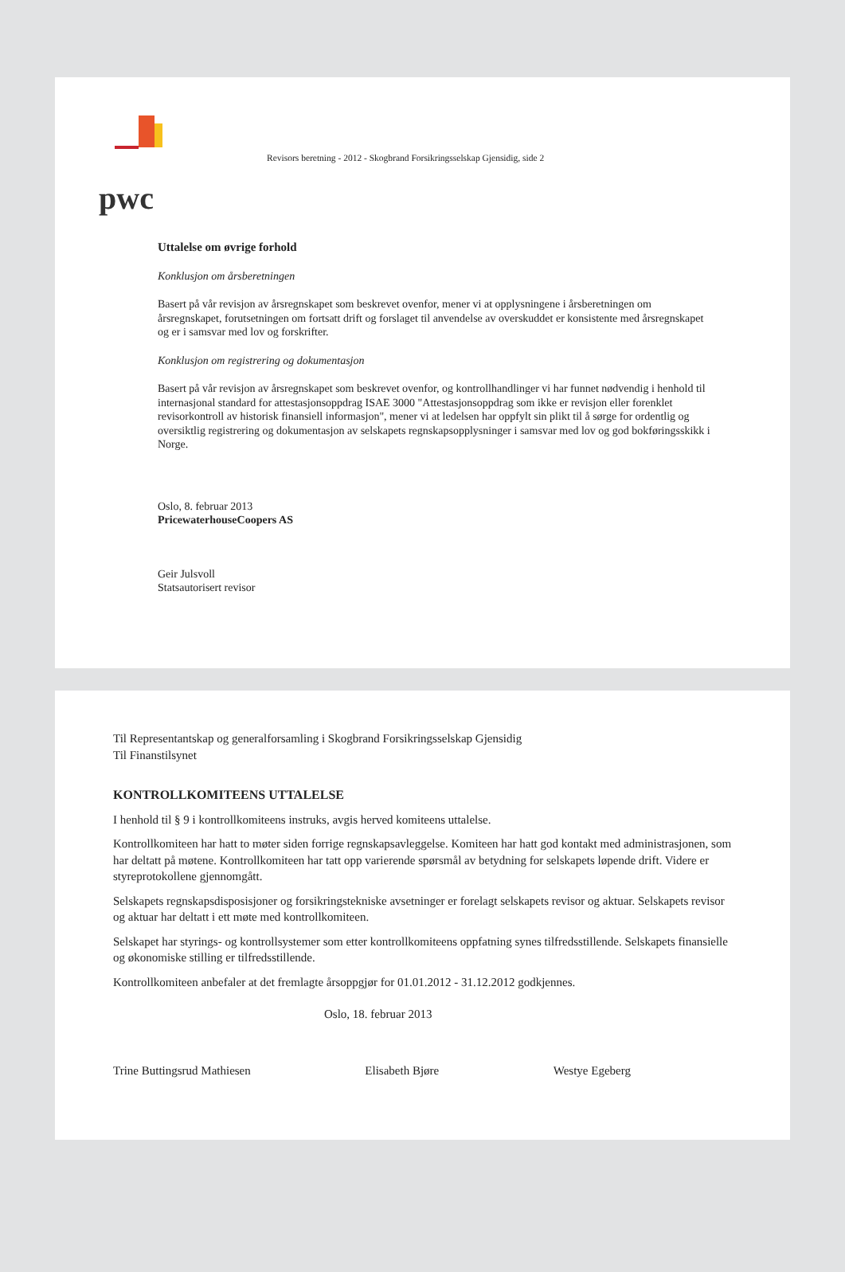pwc
Revisors beretning - 2012 - Skogbrand Forsikringsselskap Gjensidig, side 2
Uttalelse om øvrige forhold
Konklusjon om årsberetningen
Basert på vår revisjon av årsregnskapet som beskrevet ovenfor, mener vi at opplysningene i årsberetningen om årsregnskapet, forutsetningen om fortsatt drift og forslaget til anvendelse av overskuddet er konsistente med årsregnskapet og er i samsvar med lov og forskrifter.
Konklusjon om registrering og dokumentasjon
Basert på vår revisjon av årsregnskapet som beskrevet ovenfor, og kontrollhandlinger vi har funnet nødvendig i henhold til internasjonal standard for attestasjonsoppdrag ISAE 3000 "Attestasjonsoppdrag som ikke er revisjon eller forenklet revisorkontroll av historisk finansiell informasjon", mener vi at ledelsen har oppfylt sin plikt til å sørge for ordentlig og oversiktlig registrering og dokumentasjon av selskapets regnskapsopplysninger i samsvar med lov og god bokføringsskikk i Norge.
Oslo, 8. februar 2013
PricewaterhouseCoopers AS
Geir Julsvoll
Statsautorisert revisor
Til Representantskap og generalforsamling i Skogbrand Forsikringsselskap Gjensidig
Til Finanstilsynet
KONTROLLKOMITEENS UTTALELSE
I henhold til § 9 i kontrollkomiteens instruks, avgis herved komiteens uttalelse.
Kontrollkomiteen har hatt to møter siden forrige regnskapsavleggelse. Komiteen har hatt god kontakt med administrasjonen, som har deltatt på møtene. Kontrollkomiteen har tatt opp varierende spørsmål av betydning for selskapets løpende drift. Videre er styreprotokollene gjennomgått.
Selskapets regnskapsdisposisjoner og forsikringstekniske avsetninger er forelagt selskapets revisor og aktuar. Selskapets revisor og aktuar har deltatt i ett møte med kontrollkomiteen.
Selskapet har styrings- og kontrollsystemer som etter kontrollkomiteens oppfatning synes tilfredsstillende. Selskapets finansielle og økonomiske stilling er tilfredsstillende.
Kontrollkomiteen anbefaler at det fremlagte årsoppgjør for 01.01.2012 - 31.12.2012 godkjennes.
Oslo, 18. februar 2013
Trine Buttingsrud Mathiesen Elisabeth Bjøre Westye Egeberg